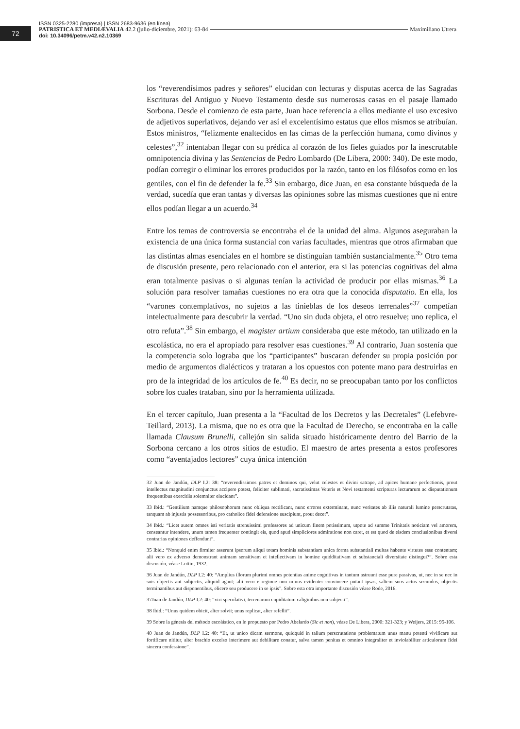72
ISSN 0325-2280 (impresa) | ISSN 2683-9636 (en línea)
PATRISTICA ET MEDIÆVALIA 42.2 (julio-diciembre, 2021): 63-84 Maximiliano Utrera
doi: 10.34096/petm.v42.n2.10369
los “reverendísimos padres y señores” elucidan con lecturas y disputas acerca de las Sagradas Escrituras del Antiguo y Nuevo Testamento desde sus numerosas casas en el pasaje llamado Sorbona. Desde el comienzo de esta parte, Juan hace referencia a ellos mediante el uso excesivo de adjetivos superlativos, dejando ver así el excelentísimo estatus que ellos mismos se atribuían. Estos ministros, “felizmente enaltecidos en las cimas de la perfección humana, como divinos y celestes”,<sup>32</sup> intentaban llegar con su prédica al corazón de los fieles guiados por la inescrutable omnipotencia divina y las Sentencias de Pedro Lombardo (De Libera, 2000: 340). De este modo, podían corregir o eliminar los errores producidos por la razón, tanto en los filósofos como en los gentiles, con el fin de defender la fe.<sup>33</sup> Sin embargo, dice Juan, en esa constante búsqueda de la verdad, sucedía que eran tantas y diversas las opiniones sobre las mismas cuestiones que ni entre ellos podían llegar a un acuerdo.<sup>34</sup>
Entre los temas de controversia se encontraba el de la unidad del alma. Algunos aseguraban la existencia de una única forma sustancial con varias facultades, mientras que otros afirmaban que las distintas almas esenciales en el hombre se distinguían también sustancialmente.<sup>35</sup> Otro tema de discusión presente, pero relacionado con el anterior, era si las potencias cognitivas del alma eran totalmente pasivas o si algunas tenían la actividad de producir por ellas mismas.<sup>36</sup> La solución para resolver tamañas cuestiones no era otra que la conocida disputatio. En ella, los “varones contemplativos, no sujetos a las tinieblas de los deseos terrenales”<sup>37</sup> competían intelectualmente para descubrir la verdad. “Uno sin duda objeta, el otro resuelve; uno replica, el otro refuta”.<sup>38</sup> Sin embargo, el magister artium consideraba que este método, tan utilizado en la escolástica, no era el apropiado para resolver esas cuestiones.<sup>39</sup> Al contrario, Juan sostenía que la competencia solo lograba que los “participantes” buscaran defender su propia posición por medio de argumentos dialécticos y trataran a los opuestos con potente mano para destruirlas en pro de la integridad de los artículos de fe.<sup>40</sup> Es decir, no se preocupaban tanto por los conflictos sobre los cuales trataban, sino por la herramienta utilizada.
En el tercer capítulo, Juan presenta a la “Facultad de los Decretos y las Decretales” (Lefebvre-Teillard, 2013). La misma, que no es otra que la Facultad de Derecho, se encontraba en la calle llamada Clausum Brunelli, callejón sin salida situado históricamente dentro del Barrio de la Sorbona cercano a los otros sitios de estudio. El maestro de artes presenta a estos profesores como “aventajados lectores” cuya única intención
32 Juan de Jandún, DLP I.2: 38: “reverendissimos patres et dominos qui, velut celestes et divini satrape, ad apices humane perfectionis, prout intellectus magnitudini conjunctus accipere potest, feliciter sublimati, sacratissimas Veteris et Novi testamenti scripturas lecturarum ac disputationum frequentibus exercitiis solemniter elucidant”.
33 Ibid.: “Gentilium namque philosophorum nunc obliqua rectificant, nunc errores exterminant, nunc veritates ab illis naturali lumine perscrutatas, tanquam ab injustis possessoribus, pro catholice fidei defensione suscipiunt, prout decet”.
34 Ibid.: “Licet autem omnes isti veritatis strenuissimi professores ad unicum finem potissimum, utpote ad summe Trinitatis noticiam vel amorem, censeantur intendere, unum tamen frequenter contingit eis, quod apud simpliciores admiratione non caret, et est quod de eisdem conclusionibus diversi contrarias opiniones deffendunt”.
35 Ibid.: “Nonquid enim firmiter asserunt ipsorum aliqui totam hominis substantiam unica forma substantiali multas habente virtutes esse contentam; alii vero ex adverso demonstrant animam sensitivam et intellectivam in homine quidditativam et substanciali diversitate distingui?”. Sobre esta discusión, véase Lottin, 1932.
36 Juan de Jandún, DLP I.2: 40: “Amplius illorum plurimi omnes potentias anime cognitivas in tantum astruunt esse pure passivas, ut, nec in se nec in suis objectis aut subjectis, aliquid agant; alii vero e regione non minus evidenter convincere putant ipsas, saltem suos actus secundos, objectis terminantibus aut disponentibus, elicere seu producere in se ipsis”. Sobre esta otra importante discusión véase Rode, 2016.
37Juan de Jandún, DLP I.2: 40: “viri speculativi, terrenarum cupiditatum caliginibus non subjecti”.
38 Ibid.: “Unus quidem obicit, alter solvit; unus replicat, alter refellit”.
39 Sobre la génesis del método escolástico, en lo propuesto por Pedro Abelardo (Sic et non), véase De Libera, 2000: 321-323; y Weijers, 2015: 95-106.
40 Juan de Jandún, DLP I.2: 40: “Et, ut unico dicam sermone, quidquid in talium perscrutatione problematum unus manu potenti vivificare aut fortificare nititur, alter brachio excelso interimere aut debilitare conatur, salva tamen penitus et omnino integraliter et inviolabiliter articulorum fidei sincera confessione”.